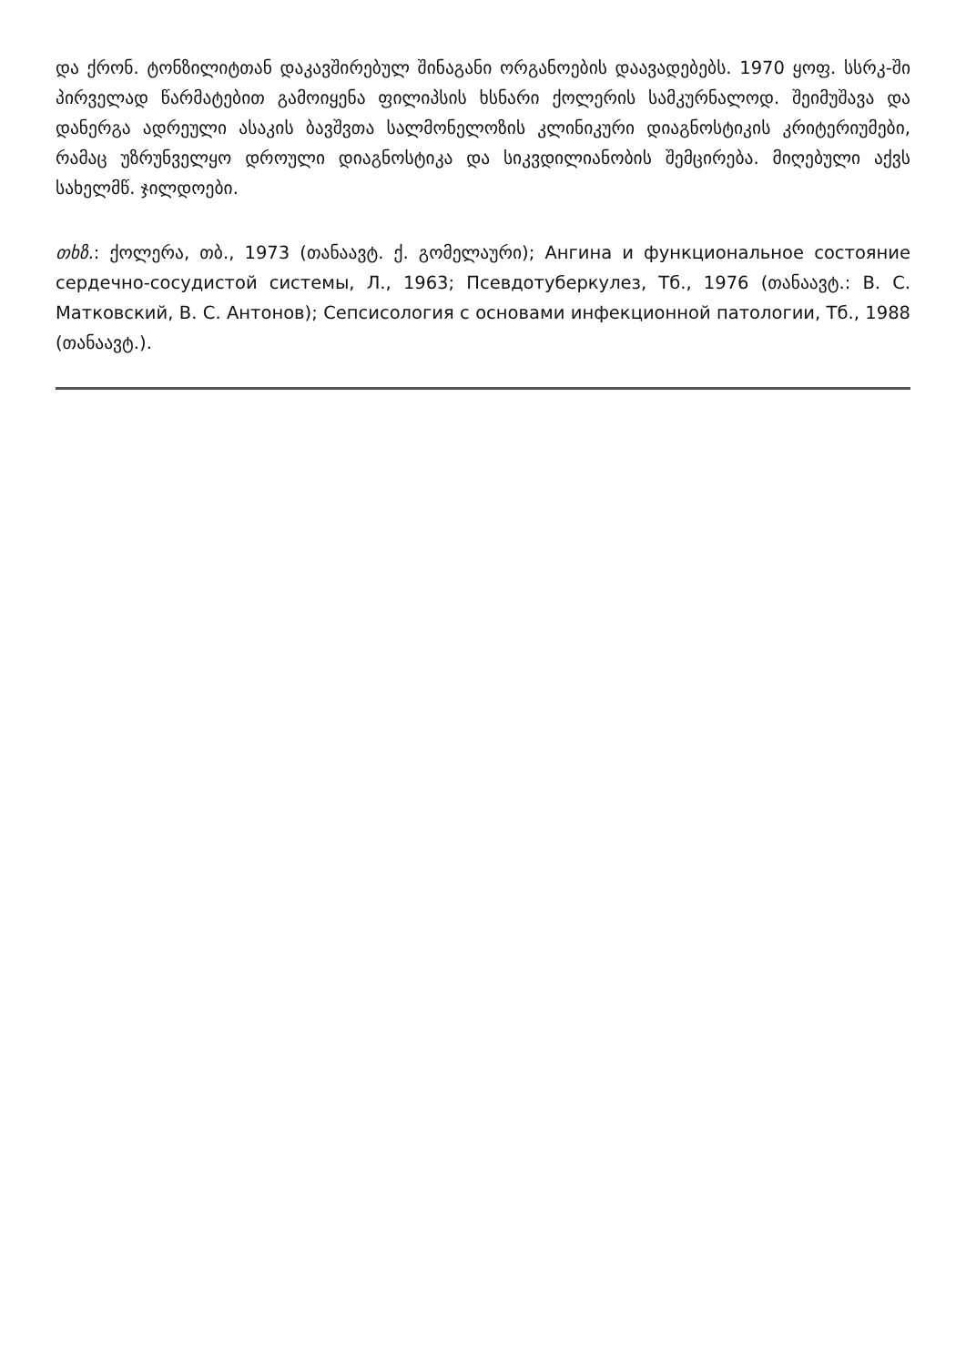და ქრონ. ტონზილიტთან დაკავშირებულ შინაგანი ორგანოების დაავადებებს. 1970 ყოფ. სსრკ-ში პირველად წარმატებით გამოიყენა ფილიპსის ხსნარი ქოლერის სამკურნალოდ. შეიმუშავა და დანერგა ადრეული ასაკის ბავშვთა სალმონელოზის კლინიკური დიაგნოსტიკის კრიტერიუმები, რამაც უზრუნველყო დროული დიაგნოსტიკა და სიკვდილიანობის შემცირება. მიღებული აქვს სახელმწ. ჯილდოები.
თხზ.: ქოლერა, თბ., 1973 (თანაავტ. ქ. გომელაური); Ангина и функциональное состояние сердечно-сосудистой системы, Л., 1963; Псевдотуберкулез, Тб., 1976 (თანაავტ.: В. С. Матковский, В. С. Антонов); Сепсисология с основами инфекционной патологии, Тб., 1988 (თანაავტ.).